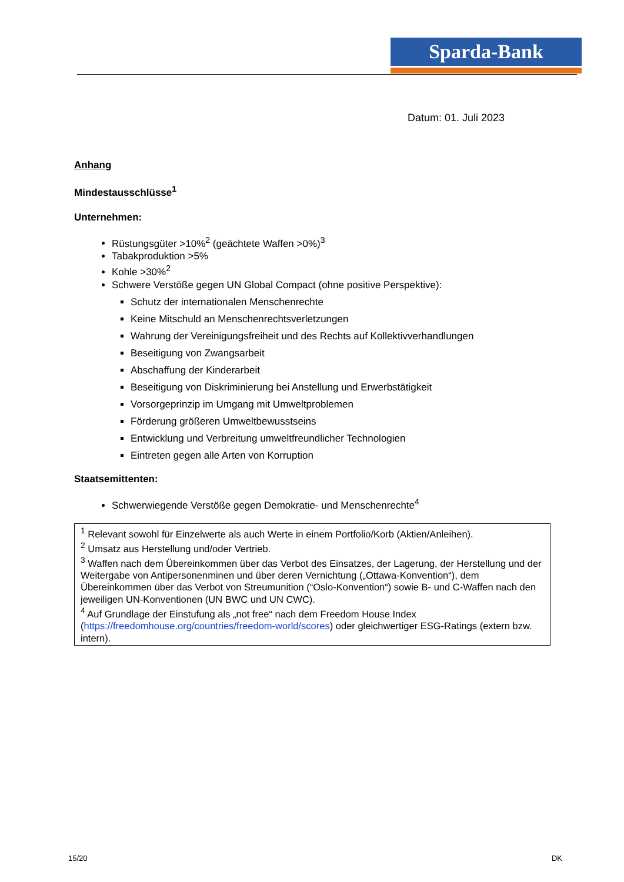Sparda-Bank
Datum: 01. Juli 2023
Anhang
Mindestausschlüsse<sup>1</sup>
Unternehmen:
Rüstungsgüter >10%<sup>2</sup> (geächtete Waffen >0%)<sup>3</sup>
Tabakproduktion >5%
Kohle >30%<sup>2</sup>
Schwere Verstöße gegen UN Global Compact (ohne positive Perspektive):
Schutz der internationalen Menschenrechte
Keine Mitschuld an Menschenrechtsverletzungen
Wahrung der Vereinigungsfreiheit und des Rechts auf Kollektivverhandlungen
Beseitigung von Zwangsarbeit
Abschaffung der Kinderarbeit
Beseitigung von Diskriminierung bei Anstellung und Erwerbstätigkeit
Vorsorgeprinzip im Umgang mit Umweltproblemen
Förderung größeren Umweltbewusstseins
Entwicklung und Verbreitung umweltfreundlicher Technologien
Eintreten gegen alle Arten von Korruption
Staatsemittenten:
Schwerwiegende Verstöße gegen Demokratie- und Menschenrechte<sup>4</sup>
<sup>1</sup> Relevant sowohl für Einzelwerte als auch Werte in einem Portfolio/Korb (Aktien/Anleihen).
<sup>2</sup> Umsatz aus Herstellung und/oder Vertrieb.
<sup>3</sup> Waffen nach dem Übereinkommen über das Verbot des Einsatzes, der Lagerung, der Herstellung und der Weitergabe von Antipersonenminen und über deren Vernichtung („Ottawa-Konvention“), dem Übereinkommen über das Verbot von Streumunition (“Oslo-Konvention“) sowie B- und C-Waffen nach den jeweiligen UN-Konventionen (UN BWC und UN CWC).
<sup>4</sup> Auf Grundlage der Einstufung als „not free“ nach dem Freedom House Index (https://freedomhouse.org/countries/freedom-world/scores) oder gleichwertiger ESG-Ratings (extern bzw. intern).
15/20 DK